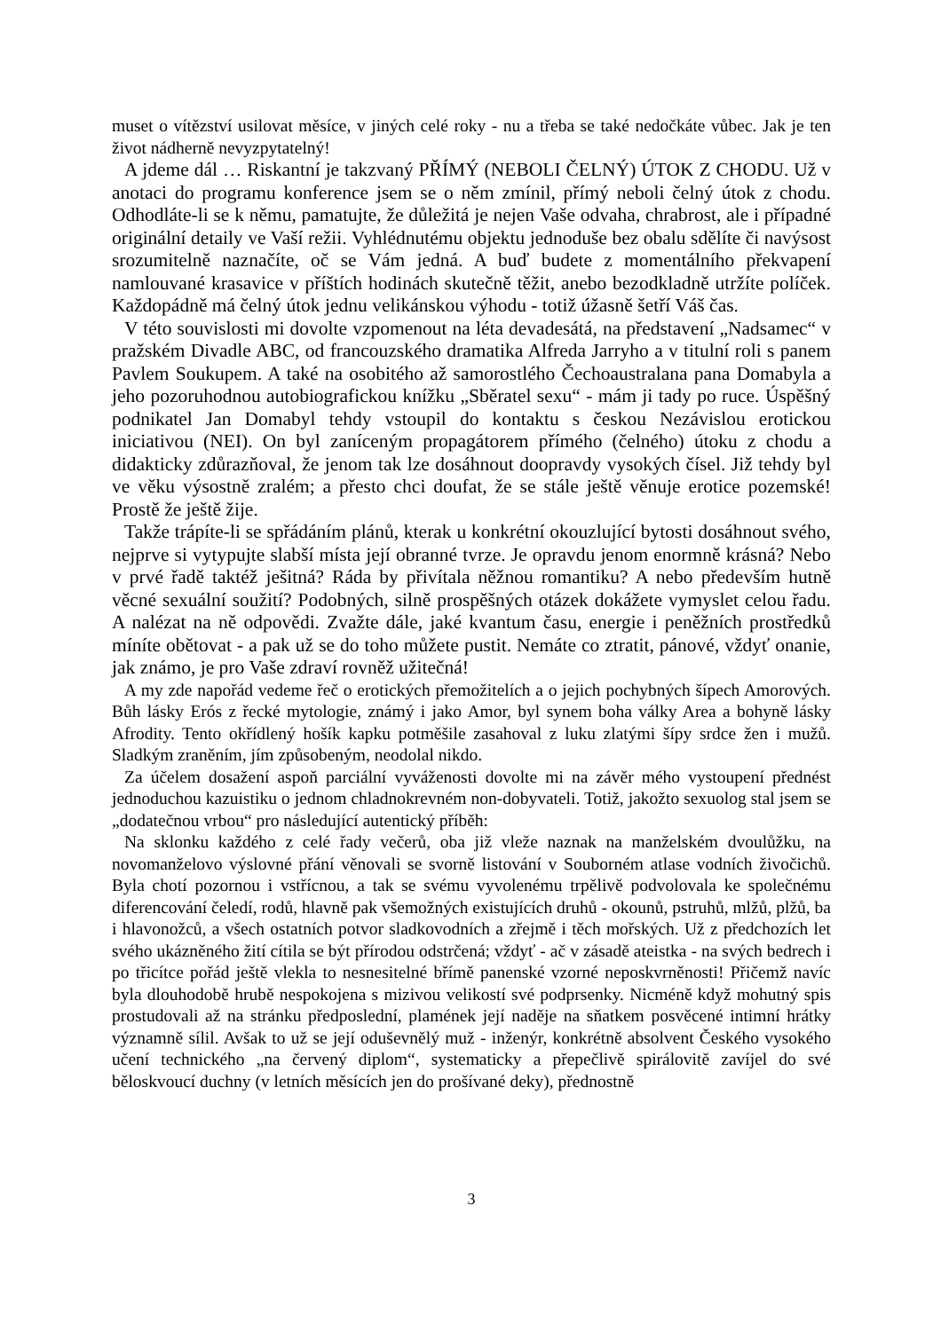muset o vítězství usilovat měsíce, v jiných celé roky - nu a třeba se také nedočkáte vůbec. Jak je ten život nádherně nevyzpytatelný!
A jdeme dál … Riskantní je takzvaný PŘÍMÝ (NEBOLI ČELNÝ) ÚTOK Z CHODU. Už v anotaci do programu konference jsem se o něm zmínil, přímý neboli čelný útok z chodu. Odhodláte-li se k němu, pamatujte, že důležitá je nejen Vaše odvaha, chrabrost, ale i případné originální detaily ve Vaší režii. Vyhlédnutému objektu jednoduše bez obalu sdělíte či navýsost srozumitelně naznačíte, oč se Vám jedná. A buď budete z momentálního překvapení namlouvané krasavice v příštích hodinách skutečně těžit, anebo bezodkladně utržíte políček. Každopádně má čelný útok jednu velikánskou výhodu - totiž úžasně šetří Váš čas.
V této souvislosti mi dovolte vzpomenout na léta devadesátá, na představení „Nadsamec“ v pražském Divadle ABC, od francouzského dramatika Alfreda Jarryho a v titulní roli s panem Pavlem Soukupem. A také na osobitého až samorostlého Čechoaustralana pana Domabyla a jeho pozoruhodnou autobiografickou knížku „Sběratel sexu“ - mám ji tady po ruce. Úspěšný podnikatel Jan Domabyl tehdy vstoupil do kontaktu s českou Nezávislou erotickou iniciativou (NEI). On byl zaníceným propagátorem přímého (čelného) útoku z chodu a didakticky zdůrazňoval, že jenom tak lze dosáhnout doopravdy vysokých čísel. Již tehdy byl ve věku výsostně zralém; a přesto chci doufat, že se stále ještě věnuje erotice pozemské! Prostě že ještě žije.
Takže trápíte-li se spřádáním plánů, kterak u konkrétní okouzlující bytosti dosáhnout svého, nejprve si vytypujte slabší místa její obranné tvrze. Je opravdu jenom enormně krásná? Nebo v prvé řadě taktéž ješitná? Ráda by přivítala něžnou romantiku? A nebo především hutně věcné sexuální soužití? Podobných, silně prospěšných otázek dokážete vymyslet celou řadu. A nalézat na ně odpovědi. Zvažte dále, jaké kvantum času, energie i peněžních prostředků míníte obětovat - a pak už se do toho můžete pustit. Nemáte co ztratit, pánové, vždyť onanie, jak známo, je pro Vaše zdraví rovněž užitečná!
A my zde napořád vedeme řeč o erotických přemožitelích a o jejich pochybných šípech Amorových. Bůh lásky Erós z řecké mytologie, známý i jako Amor, byl synem boha války Area a bohyně lásky Afrodity. Tento okřídlený hošík kapku potměšile zasahoval z luku zlatými šípy srdce žen i mužů. Sladkým zraněním, jím způsobeným, neodolal nikdo.
Za účelem dosažení aspoň parciální vyváženosti dovolte mi na závěr mého vystoupení přednést jednoduchou kazuistiku o jednom chladnokrevném non-dobyvateli. Totiž, jakožto sexuolog stal jsem se „dodatečnou vrbou“ pro následující autentický příběh:
Na sklonku každého z celé řady večerů, oba již vleže naznak na manželském dvoulůžku, na novomanželovo výslovné přání věnovali se svorně listování v Souborném atlase vodních živočichů. Byla chotí pozornou i vstřícnou, a tak se svému vyvolenému trpělivě podvolovala ke společnému diferencování čeledí, rodů, hlavně pak všemožných existujících druhů - okounů, pstruhů, mlžů, plžů, ba i hlavonožců, a všech ostatních potvor sladkovodních a zřejmě i těch mořských. Už z předchozích let svého ukázněného žití cítila se být přírodou odstrčená; vždyť - ač v zásadě ateistka - na svých bedrech i po třicítce pořád ještě vlekla to nesnesitelné břímě panenské vzorné neposkvrněnosti! Přičemž navíc byla dlouhodobě hrubě nespokojena s mizivou velikostí své podprsenky. Nicméně když mohutný spis prostudovali až na stránku předposlední, plamének její naděje na sňatkem posvěcené intimní hrátky významně sílil. Avšak to už se její oduševnělý muž - inženýr, konkrétně absolvent Českého vysokého učení technického „na červený diplom“, systematicky a přepečlivě spirálovitě zavíjel do své běloskvoucí duchny (v letních měsících jen do prošívané deky), přednostně
3